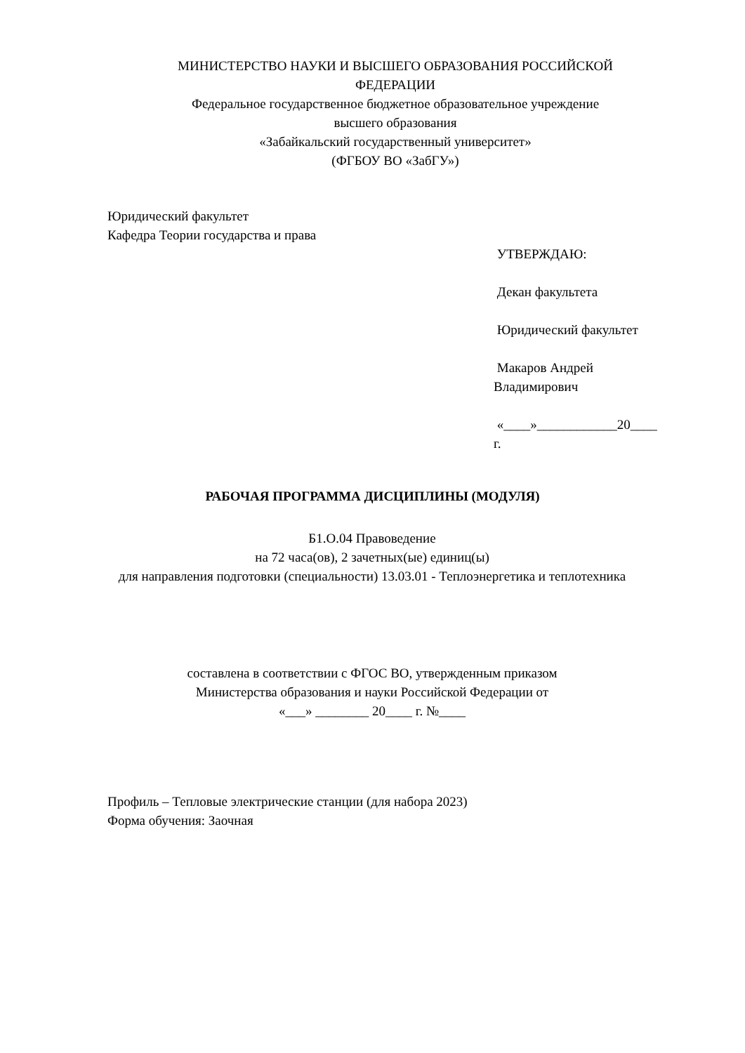МИНИСТЕРСТВО НАУКИ И ВЫСШЕГО ОБРАЗОВАНИЯ РОССИЙСКОЙ
ФЕДЕРАЦИИ
Федеральное государственное бюджетное образовательное учреждение
высшего образования
«Забайкальский государственный университет»
(ФГБОУ ВО «ЗабГУ»)
Юридический факультет
Кафедра Теории государства и права
УТВЕРЖДАЮ:
Декан факультета
Юридический факультет
Макаров Андрей
Владимирович
«____»____________20____
г.
РАБОЧАЯ ПРОГРАММА ДИСЦИПЛИНЫ (МОДУЛЯ)
Б1.О.04 Правоведение
на 72 часа(ов), 2 зачетных(ые) единиц(ы)
для направления подготовки (специальности) 13.03.01 - Теплоэнергетика и теплотехника
составлена в соответствии с ФГОС ВО, утвержденным приказом
Министерства образования и науки Российской Федерации от
«___» ________ 20____ г. №____
Профиль – Тепловые электрические станции (для набора 2023)
Форма обучения: Заочная